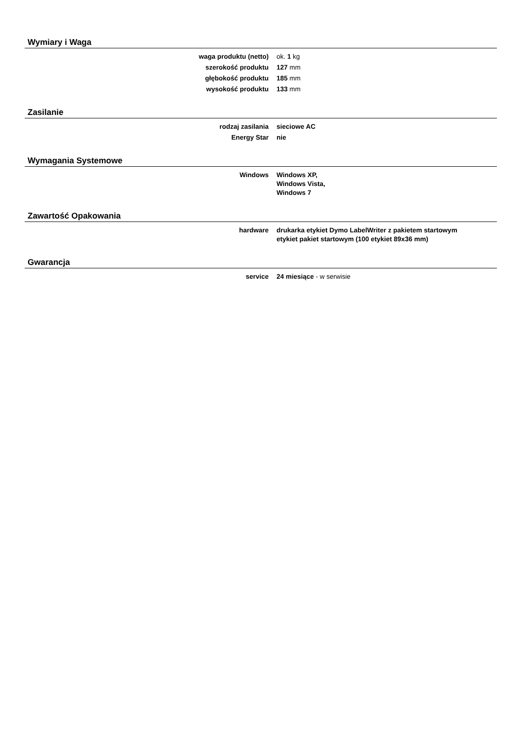Wymiary i Waga
| waga produktu (netto) | ok. 1 kg |
| szerokość produktu | 127 mm |
| głębokość produktu | 185 mm |
| wysokość produktu | 133 mm |
Zasilanie
| rodzaj zasilania | sieciowe AC |
| Energy Star | nie |
Wymagania Systemowe
| Windows | Windows XP, Windows Vista, Windows 7 |
Zawartość Opakowania
| hardware | drukarka etykiet Dymo LabelWriter z pakietem startowym etykiet pakiet startowym (100 etykiet 89x36 mm) |
Gwarancja
| service | 24 miesiące - w serwisie |